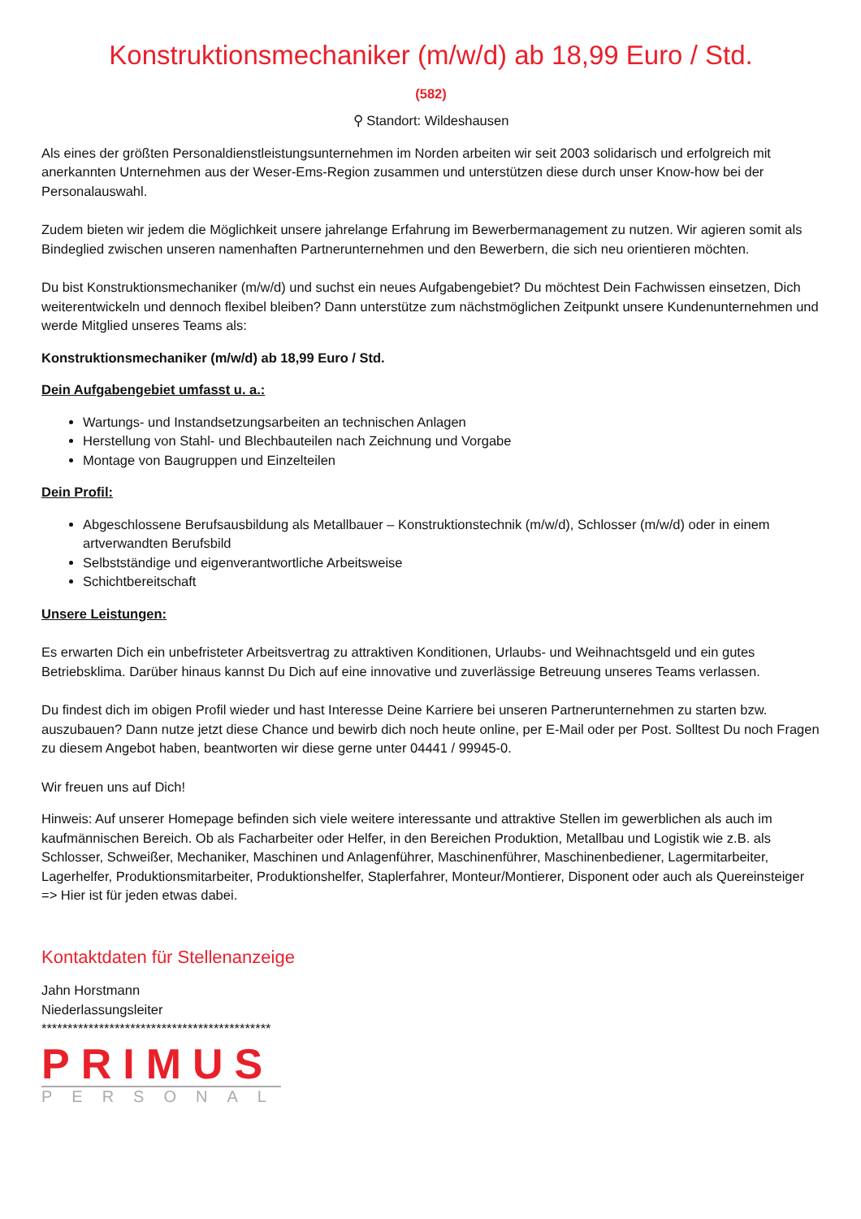Konstruktionsmechaniker (m/w/d) ab 18,99 Euro / Std.
(582)
⚲ Standort: Wildeshausen
Als eines der größten Personaldienstleistungsunternehmen im Norden arbeiten wir seit 2003 solidarisch und erfolgreich mit anerkannten Unternehmen aus der Weser-Ems-Region zusammen und unterstützen diese durch unser Know-how bei der Personalauswahl.
Zudem bieten wir jedem die Möglichkeit unsere jahrelange Erfahrung im Bewerbermanagement zu nutzen. Wir agieren somit als Bindeglied zwischen unseren namenhaften Partnerunternehmen und den Bewerbern, die sich neu orientieren möchten.
Du bist Konstruktionsmechaniker (m/w/d) und suchst ein neues Aufgabengebiet? Du möchtest Dein Fachwissen einsetzen, Dich weiterentwickeln und dennoch flexibel bleiben? Dann unterstütze zum nächstmöglichen Zeitpunkt unsere Kundenunternehmen und werde Mitglied unseres Teams als:
Konstruktionsmechaniker (m/w/d) ab 18,99 Euro / Std.
Dein Aufgabengebiet umfasst u. a.:
Wartungs- und Instandsetzungsarbeiten an technischen Anlagen
Herstellung von Stahl- und Blechbauteilen nach Zeichnung und Vorgabe
Montage von Baugruppen und Einzelteilen
Dein Profil:
Abgeschlossene Berufsausbildung als Metallbauer – Konstruktionstechnik (m/w/d), Schlosser (m/w/d) oder in einem artverwandten Berufsbild
Selbstständige und eigenverantwortliche Arbeitsweise
Schichtbereitschaft
Unsere Leistungen:
Es erwarten Dich ein unbefristeter Arbeitsvertrag zu attraktiven Konditionen, Urlaubs- und Weihnachtsgeld und ein gutes Betriebsklima. Darüber hinaus kannst Du Dich auf eine innovative und zuverlässige Betreuung unseres Teams verlassen.
Du findest dich im obigen Profil wieder und hast Interesse Deine Karriere bei unseren Partnerunternehmen zu starten bzw. auszubauen? Dann nutze jetzt diese Chance und bewirb dich noch heute online, per E-Mail oder per Post. Solltest Du noch Fragen zu diesem Angebot haben, beantworten wir diese gerne unter 04441 / 99945-0.
Wir freuen uns auf Dich!
Hinweis: Auf unserer Homepage befinden sich viele weitere interessante und attraktive Stellen im gewerblichen als auch im kaufmännischen Bereich. Ob als Facharbeiter oder Helfer, in den Bereichen Produktion, Metallbau und Logistik wie z.B. als Schlosser, Schweißer, Mechaniker, Maschinen und Anlagenführer, Maschinenführer, Maschinenbediener, Lagermitarbeiter, Lagerhelfer, Produktionsmitarbeiter, Produktionshelfer, Staplerfahrer, Monteur/Montierer, Disponent oder auch als Quereinsteiger => Hier ist für jeden etwas dabei.
Kontaktdaten für Stellenanzeige
Jahn Horstmann
Niederlassungsleiter
********************************************
PRIMUS
PERSONAL